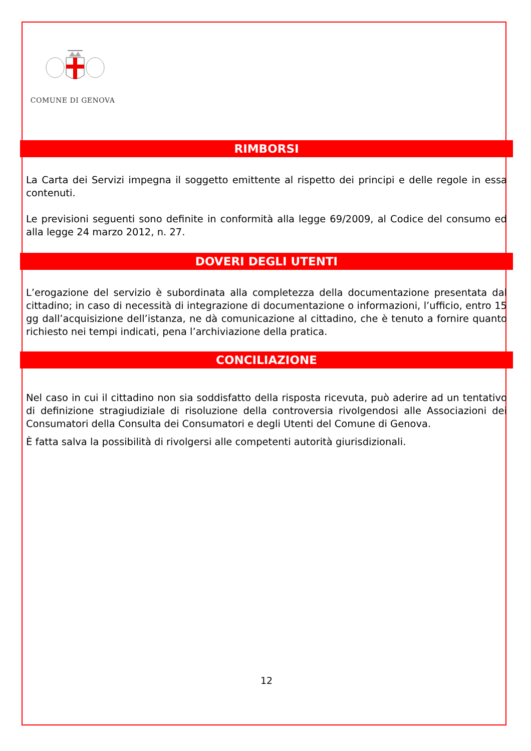COMUNE DI GENOVA
RIMBORSI
La Carta dei Servizi impegna il soggetto emittente al rispetto dei principi e delle regole in essa contenuti.
Le previsioni seguenti sono definite in conformità alla legge 69/2009, al Codice del consumo ed alla legge 24 marzo 2012, n. 27.
DOVERI DEGLI UTENTI
L’erogazione del servizio è subordinata alla completezza della documentazione presentata dal cittadino; in caso di necessità di integrazione di documentazione o informazioni, l’ufficio, entro 15 gg dall’acquisizione dell’istanza, ne dà comunicazione al cittadino, che è tenuto a fornire quanto richiesto nei tempi indicati, pena l’archiviazione della pratica.
CONCILIAZIONE
Nel caso in cui il cittadino non sia soddisfatto della risposta ricevuta, può aderire ad un tentativo di definizione stragiudiziale di risoluzione della controversia rivolgendosi alle Associazioni dei Consumatori della Consulta dei Consumatori e degli Utenti del Comune di Genova.
È fatta salva la possibilità di rivolgersi alle competenti autorità giurisdizionali.
12